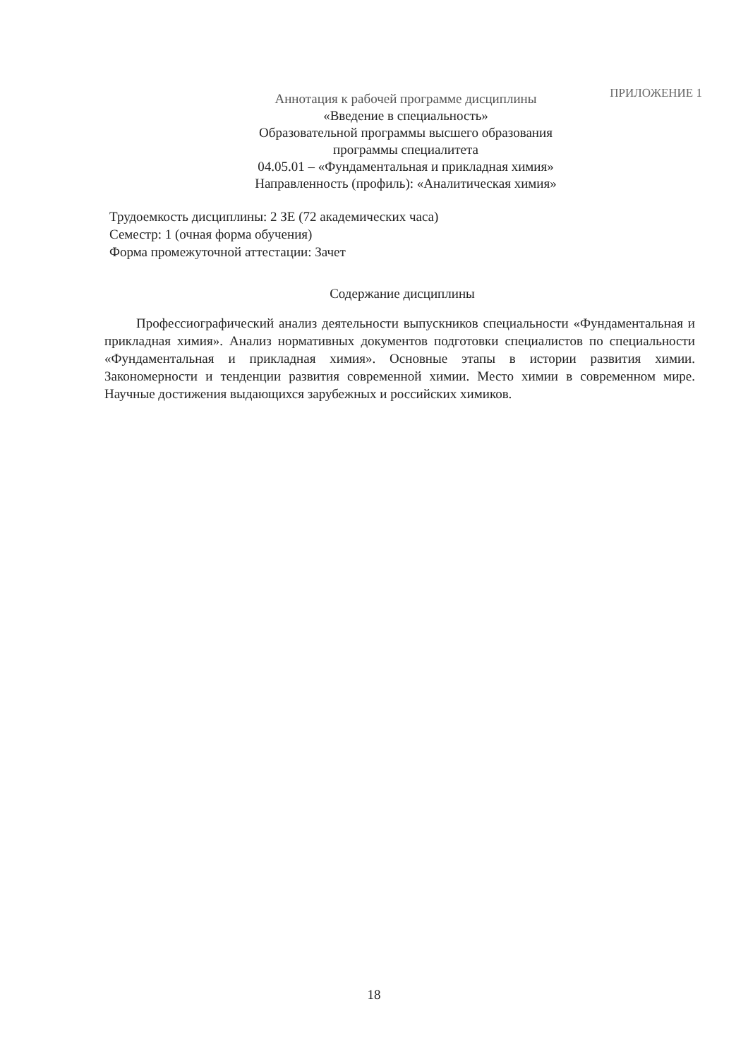ПРИЛОЖЕНИЕ 1
Аннотация к рабочей программе дисциплины
«Введение в специальность»
Образовательной программы высшего образования
программы специалитета
04.05.01 – «Фундаментальная и прикладная химия»
Направленность (профиль): «Аналитическая химия»
Трудоемкость дисциплины: 2 ЗЕ (72 академических часа)
Семестр: 1 (очная форма обучения)
Форма промежуточной аттестации: Зачет
Содержание дисциплины
Профессиографический анализ деятельности выпускников специальности «Фундаментальная и прикладная химия». Анализ нормативных документов подготовки специалистов по специальности «Фундаментальная и прикладная химия». Основные этапы в истории развития химии. Закономерности и тенденции развития современной химии. Место химии в современном мире. Научные достижения выдающихся зарубежных и российских химиков.
18